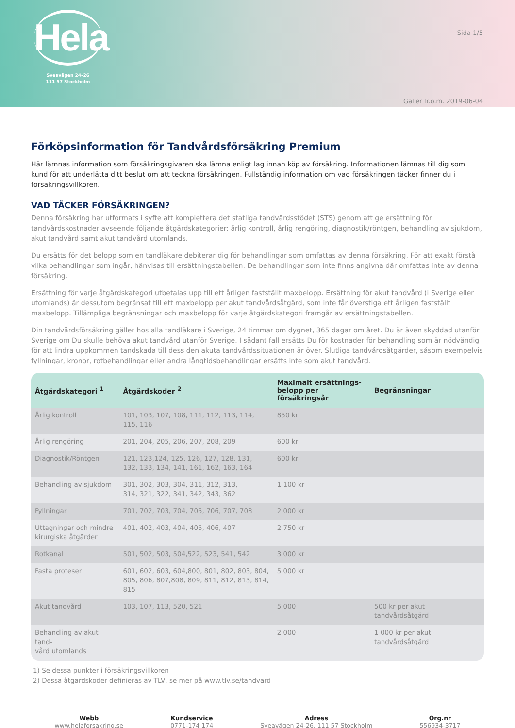Hela
Sveavägen 24–26
111 57 Stockholm
Sida 1/5
Gäller fr.o.m. 2019-06-04
Förköpsinformation för Tandvårdsförsäkring Premium
Här lämnas information som försäkringsgivaren ska lämna enligt lag innan köp av försäkring. Informationen lämnas till dig som kund för att underlätta ditt beslut om att teckna försäkringen. Fullständig information om vad försäkringen täcker finner du i försäkringsvillkoren.
VAD TÄCKER FÖRSÄKRINGEN?
Denna försäkring har utformats i syfte att komplettera det statliga tandvårdsstödet (STS) genom att ge ersättning för tandvårdskostnader avseende följande åtgärdskategorier: årlig kontroll, årlig rengöring, diagnostik/röntgen, behandling av sjukdom, akut tandvård samt akut tandvård utomlands.
Du ersätts för det belopp som en tandläkare debiterar dig för behandlingar som omfattas av denna försäkring. För att exakt förstå vilka behandlingar som ingår, hänvisas till ersättningstabellen. De behandlingar som inte finns angivna där omfattas inte av denna försäkring.
Ersättning för varje åtgärdskategori utbetalas upp till ett årligen fastställt maxbelopp. Ersättning för akut tandvård (i Sverige eller utomlands) är dessutom begränsat till ett maxbelopp per akut tandvårdsåtgärd, som inte får överstiga ett årligen fastställt maxbelopp. Tillämpliga begränsningar och maxbelopp för varje åtgärdskategori framgår av ersättningstabellen.
Din tandvårdsförsäkring gäller hos alla tandläkare i Sverige, 24 timmar om dygnet, 365 dagar om året. Du är även skyddad utanför Sverige om Du skulle behöva akut tandvård utanför Sverige. I sådant fall ersätts Du för kostnader för behandling som är nödvändig för att lindra uppkommen tandskada till dess den akuta tandvårdssituationen är över. Slutliga tandvårdsåtgärder, såsom exempelvis fyllningar, kronor, rotbehandlingar eller andra långtidsbehandlingar ersätts inte som akut tandvård.
| Åtgärdskategori <sup>1</sup> | Åtgärdskoder <sup>2</sup> | Maximalt ersättnings- belopp per försäkringsår | Begränsningar |
| --- | --- | --- | --- |
| Årlig kontroll | 101, 103, 107, 108, 111, 112, 113, 114, 115, 116 | 850 kr | |
| Årlig rengöring | 201, 204, 205, 206, 207, 208, 209 | 600 kr | |
| Diagnostik/Röntgen | 121, 123,124, 125, 126, 127, 128, 131, 132, 133, 134, 141, 161, 162, 163, 164 | 600 kr | |
| Behandling av sjukdom | 301, 302, 303, 304, 311, 312, 313, 314, 321, 322, 341, 342, 343, 362 | 1 100 kr | |
| Fyllningar | 701, 702, 703, 704, 705, 706, 707, 708 | 2 000 kr | |
| Uttagningar och mindre kirurgiska åtgärder | 401, 402, 403, 404, 405, 406, 407 | 2 750 kr | |
| Rotkanal | 501, 502, 503, 504,522, 523, 541, 542 | 3 000 kr | |
| Fasta proteser | 601, 602, 603, 604,800, 801, 802, 803, 804, 805, 806, 807,808, 809, 811, 812, 813, 814, 815 | 5 000 kr | |
| Akut tandvård | 103, 107, 113, 520, 521 | 5 000 | 500 kr per akut tandvårdsåtgärd |
| Behandling av akut tand- vård utomlands | | 2 000 | 1 000 kr per akut tandvårdsåtgärd |
1) Se dessa punkter i försäkringsvillkoren
2) Dessa åtgärdskoder definieras av TLV, se mer på www.tlv.se/tandvard
Webb
www.helaforsakring.se
Kundservice
0771-174 174
Adress
Sveavägen 24-26, 111 57 Stockholm
Org.nr
556934-3717